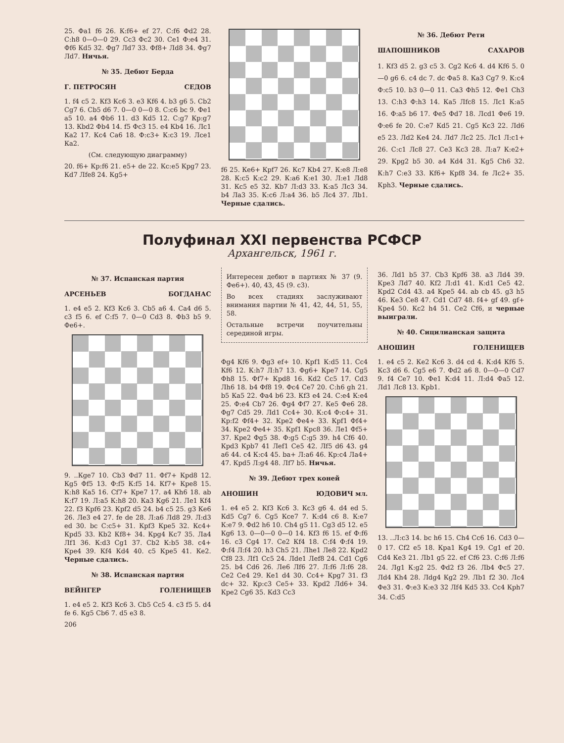25. Фа1 f6 26. К:f6+ ef 27. С:f6 Фd2 28. С:h8 0—0—0 29. Сс3 Фс2 30. Се1 Ф:е4 31. Фf6 Кd5 32. Фg7 Лd7 33. Фf8+ Лd8 34. Фg7 Лd7. Ничья.
№ 35. Дебют Берда
Г. ПЕТРОСЯН СЕДОВ
1. f4 с5 2. Кf3 Кс6 3. е3 Кf6 4. b3 g6 5. Сb2 Сg7 6. Сb5 d6 7. 0—0 0—0 8. С:с6 bс 9. Фе1 а5 10. а4 Фb6 11. d3 Кd5 12. С:g7 Кр:g7 13. Кbd2 Фb4 14. f5 Фс3 15. е4 Кb4 16. Лс1 Ка2 17. Кс4 Са6 18. Ф:с3+ К:с3 19. Лсе1 Ка2.
(См. следующую диаграмму)
20. f6+ Кр:f6 21. е5+ dе 22. Кс:е5 Крg7 23. Кd7 Лfе8 24. Кg5+
f6 25. Ке6+ Крf7 26. Кс7 Кb4 27. К:е8 Л:е8 28. К:с5 К:с2 29. К:а6 К:е1 30. Л:е1 Лd8 31. Кс5 е5 32. Кb7 Л:d3 33. К:а5 Лс3 34. b4 Ла3 35. К:с6 Л:а4 36. b5 Лс4 37. Лb1. Черные сдались.
№ 36. Дебют Рети
ШАПОШНИКОВ САХАРОВ
1. Кf3 d5 2. g3 с5 3. Сg2 Кс6 4. d4 Кf6 5. 0—0 g6 6. с4 dс 7. dс Фа5 8. Ка3 Сg7 9. К:с4 Ф:с5 10. b3 0—0 11. Са3 Фh5 12. Фе1 Сh3 13. С:h3 Ф:h3 14. Ка5 Лfс8 15. Лс1 К:а5 16. Ф:а5 b6 17. Фе5 Фd7 18. Лсd1 Фе6 19. Ф:е6 fе 20. С:е7 Кd5 21. Сg5 Кс3 22. Лd6 е5 23. Лd2 Ке4 24. Лd7 Лс2 25. Лс1 Л:с1+ 26. С:с1 Лс8 27. Се3 Кс3 28. Л:а7 К:е2+ 29. Крg2 b5 30. а4 Кd4 31. Кg5 Сh6 32. К:h7 С:е3 33. Кf6+ Крf8 34. fе Лс2+ 35. Крh3. Черные сдались.
Полуфинал XXI первенства РСФСР
Архангельск, 1961 г.
№ 37. Испанская партия
АРСЕНЬЕВ БОГДАНАС
1. е4 е5 2. Кf3 Кс6 3. Сb5 а6 4. Са4 d6 5. с3 f5 6. еf С:f5 7. 0—0 Сd3 8. Фb3 b5 9. Фе6+.
9. ..Кgе7 10. Сb3 Фd7 11. Фf7+ Крd8 12. Кg5 Фf5 13. Ф:f5 К:f5 14. Кf7+ Кре8 15. К:h8 Ка5 16. Сf7+ Кре7 17. а4 Кh6 18. аb К:f7 19. Л:а5 К:h8 20. Ка3 Кg6 21. Ле1 Кf4 22. f3 Крf6 23. Крf2 d5 24. b4 с5 25. g3 Ке6 26. Ле3 е4 27. fе dе 28. Л:а6 Лd8 29. Л:d3 еd 30. bс С:с5+ 31. Крf3 Кре5 32. Кс4+ Крd5 33. Кb2 Кf8+ 34. Крg4 Кс7 35. Ла4 Лf1 36. К:d3 Сg1 37. Сb2 К:b5 38. с4+ Кре4 39. Кf4 Кd4 40. с5 Кре5 41. Ке2. Черные сдались.
№ 38. Испанская партия
ВЕЙНГЕР ГОЛЕНИЩЕВ
1. е4 е5 2. Кf3 Кс6 3. Сb5 Сс5 4. с3 f5 5. d4 fе 6. Кg5 Сb6 7. d5 е3 8.
206
Интересен дебют в партиях № 37 (9. Фе6+). 40, 43, 45 (9. с3).
Во всех стадиях заслуживают внимания партии № 41, 42, 44, 51, 55, 58.
Остальные встречи поучительны серединой игры.
Фg4 Кf6 9. Фg3 еf+ 10. Крf1 К:d5 11. Сс4 Кf6 12. К:h7 Л:h7 13. Фg6+ Кре7 14. Сg5 Фh8 15. Фf7+ Крd8 16. Кd2 Сс5 17. Сd3 Лh6 18. b4 Фf8 19. Фс4 Се7 20. С:h6 gh 21. b5 Ка5 22. Фа4 b6 23. Кf3 е4 24. С:е4 К:е4 25. Ф:е4 Сb7 26. Фg4 Фf7 27. Ке5 Фе6 28. Фg7 Сd5 29. Лd1 Сс4+ 30. К:с4 Ф:с4+ 31. Кр:f2 Фf4+ 32. Кре2 Фе4+ 33. Крf1 Фf4+ 34. Кре2 Фе4+ 35. Крf1 Крс8 36. Ле1 Фf5+ 37. Кре2 Фg5 38. Ф:g5 С:g5 39. h4 Сf6 40. Крd3 Крb7 41 Леf1 Се5 42. Лf5 d6 43. g4 а6 44. с4 К:с4 45. bа+ Л:а6 46. Кр:с4 Ла4+ 47. Крd5 Л:g4 48. Лf7 b5. Ничья.
№ 39. Дебют трех коней
АНОШИН ЮДОВИЧ мл.
1. е4 е5 2. Кf3 Кс6 3. Кс3 g6 4. d4 еd 5. Кd5 Сg7 6. Сg5 Ксе7 7. К:d4 с6 8. К:е7 К:е7 9. Фd2 h6 10. Сh4 g5 11. Сg3 d5 12. е5 Кg6 13. 0—0—0 0—0 14. Кf3 f6 15. еf Ф:f6 16. с3 Сg4 17. Се2 Кf4 18. С:f4 Ф:f4 19. Ф:f4 Л:f4 20. h3 Сh5 21. Лhе1 Ле8 22. Крd2 Сf8 23. Лf1 Сс5 24. Лdе1 Леf8 24. Сd1 Сg6 25. b4 Сd6 26. Ле6 Лf6 27. Л:f6 Л:f6 28. Се2 Се4 29. Ке1 d4 30. Сс4+ Крg7 31. f3 dс+ 32. Кр:с3 Се5+ 33. Крd2 Лd6+ 34. Кре2 Сg6 35. Кd3 Сс3
36. Лd1 b5 37. Сb3 Крf6 38. а3 Лd4 39. Кре3 Лd7 40. Кf2 Л:d1 41. К:d1 Се5 42. Крd2 Сd4 43. а4 Кре5 44. аb сb 45. g3 h5 46. Ке3 Се8 47. Сd1 Сd7 48. f4+ gf 49. gf+ Кре4 50. Кс2 h4 51. Се2 Сf6, и черные выиграли.
№ 40. Сицилианская защита
АНОШИН ГОЛЕНИЩЕВ
1. е4 с5 2. Ке2 Кс6 3. d4 сd 4. К:d4 Кf6 5. Кс3 d6 6. Сg5 е6 7. Фd2 а6 8. 0—0—0 Сd7 9. f4 Се7 10. Фе1 К:d4 11. Л:d4 Фа5 12. Лd1 Лс8 13. Крb1.
13. ..Л:с3 14. bс h6 15. Сh4 Сс6 16. Сd3 0—0 17. Сf2 е5 18. Кра1 Кg4 19. Сg1 еf 20. Сd4 Ке3 21. Лb1 g5 22. еf Сf6 23. С:f6 Л:f6 24. Лg1 К:g2 25. Фd2 f3 26. Лb4 Фс5 27. Лd4 Кh4 28. Лdg4 Кg2 29. Лb1 f2 30. Лс4 Фе3 31. Ф:е3 К:е3 32 Лf4 Кd5 33. Сс4 Крh7 34. С:d5